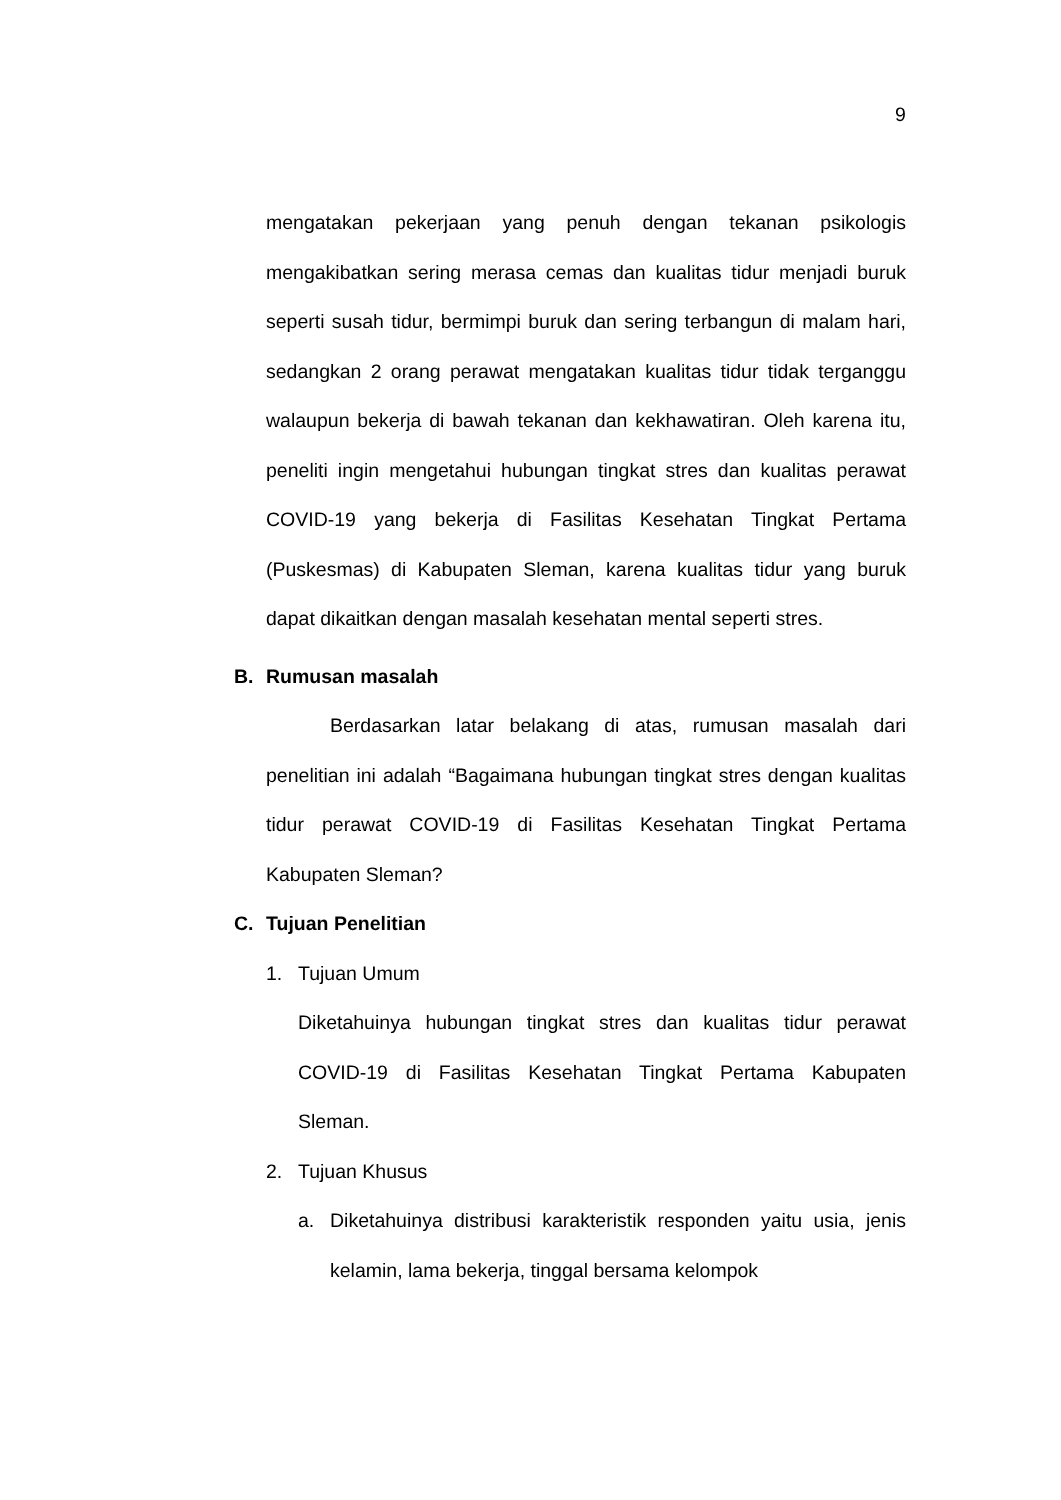9
mengatakan pekerjaan yang penuh dengan tekanan psikologis mengakibatkan sering merasa cemas dan kualitas tidur menjadi buruk seperti susah tidur, bermimpi buruk dan sering terbangun di malam hari, sedangkan 2 orang perawat mengatakan kualitas tidur tidak terganggu walaupun bekerja di bawah tekanan dan kekhawatiran. Oleh karena itu, peneliti ingin mengetahui hubungan tingkat stres dan kualitas perawat COVID-19 yang bekerja di Fasilitas Kesehatan Tingkat Pertama (Puskesmas) di Kabupaten Sleman, karena kualitas tidur yang buruk dapat dikaitkan dengan masalah kesehatan mental seperti stres.
B. Rumusan masalah
Berdasarkan latar belakang di atas, rumusan masalah dari penelitian ini adalah “Bagaimana hubungan tingkat stres dengan kualitas tidur perawat COVID-19 di Fasilitas Kesehatan Tingkat Pertama Kabupaten Sleman?
C. Tujuan Penelitian
1. Tujuan Umum
Diketahuinya hubungan tingkat stres dan kualitas tidur perawat COVID-19 di Fasilitas Kesehatan Tingkat Pertama Kabupaten Sleman.
2. Tujuan Khusus
a.
Diketahuinya distribusi karakteristik responden yaitu usia, jenis kelamin, lama bekerja, tinggal bersama kelompok